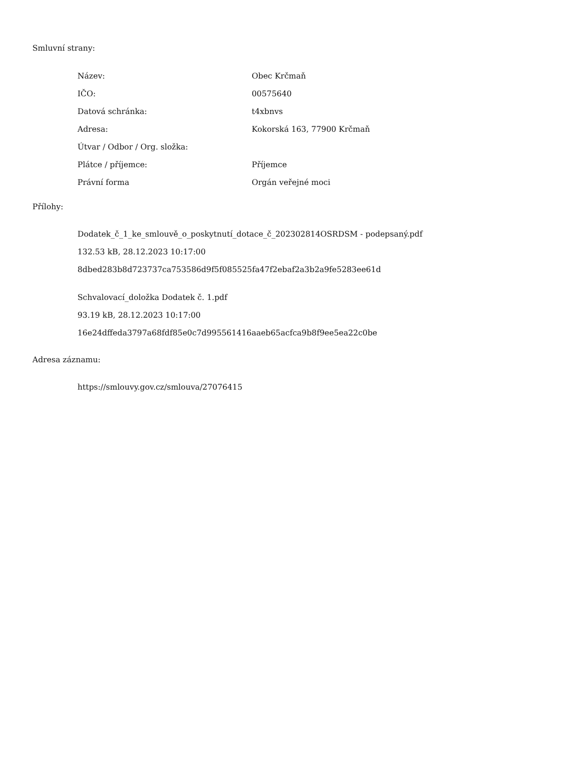Smluvní strany:
| Název: | Obec Krčmaň |
| IČO: | 00575640 |
| Datová schránka: | t4xbnvs |
| Adresa: | Kokorská 163, 77900 Krčmaň |
| Útvar / Odbor / Org. složka: | |
| Plátce / příjemce: | Příjemce |
| Právní forma | Orgán veřejné moci |
Přílohy:
Dodatek_č_1_ke_smlouvě_o_poskytnutí_dotace_č_202302814OSRDSM - podepsaný.pdf
132.53 kB, 28.12.2023 10:17:00
8dbed283b8d723737ca753586d9f5f085525fa47f2ebaf2a3b2a9fe5283ee61d
Schvalovací_doložka Dodatek č. 1.pdf
93.19 kB, 28.12.2023 10:17:00
16e24dffeda3797a68fdf85e0c7d995561416aaeb65acfca9b8f9ee5ea22c0be
Adresa záznamu:
https://smlouvy.gov.cz/smlouva/27076415